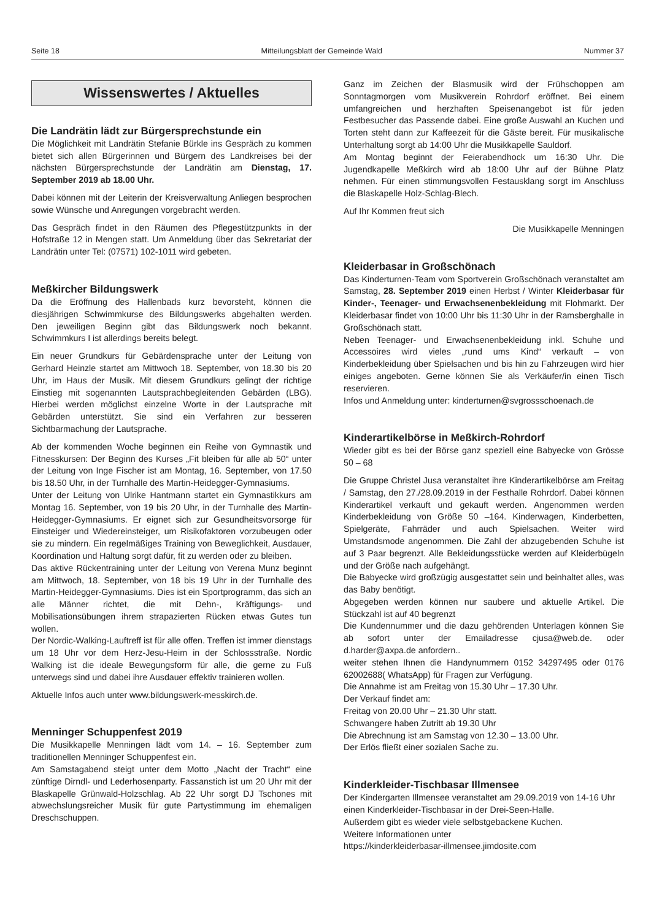Seite 18 Mitteilungsblatt der Gemeinde Wald Nummer 37
Wissenswertes / Aktuelles
Die Landrätin lädt zur Bürgersprechstunde ein
Die Möglichkeit mit Landrätin Stefanie Bürkle ins Gespräch zu kommen bietet sich allen Bürgerinnen und Bürgern des Landkreises bei der nächsten Bürgersprechstunde der Landrätin am Dienstag, 17. September 2019 ab 18.00 Uhr.
Dabei können mit der Leiterin der Kreisverwaltung Anliegen besprochen sowie Wünsche und Anregungen vorgebracht werden.
Das Gespräch findet in den Räumen des Pflegestützpunkts in der Hofstraße 12 in Mengen statt. Um Anmeldung über das Sekretariat der Landrätin unter Tel: (07571) 102-1011 wird gebeten.
Meßkircher Bildungswerk
Da die Eröffnung des Hallenbads kurz bevorsteht, können die diesjährigen Schwimmkurse des Bildungswerks abgehalten werden. Den jeweiligen Beginn gibt das Bildungswerk noch bekannt. Schwimmkurs I ist allerdings bereits belegt.
Ein neuer Grundkurs für Gebärdensprache unter der Leitung von Gerhard Heinzle startet am Mittwoch 18. September, von 18.30 bis 20 Uhr, im Haus der Musik. Mit diesem Grundkurs gelingt der richtige Einstieg mit sogenannten Lautsprachbegleitenden Gebärden (LBG). Hierbei werden möglichst einzelne Worte in der Lautsprache mit Gebärden unterstützt. Sie sind ein Verfahren zur besseren Sichtbarmachung der Lautsprache.
Ab der kommenden Woche beginnen ein Reihe von Gymnastik und Fitnesskursen: Der Beginn des Kurses „Fit bleiben für alle ab 50“ unter der Leitung von Inge Fischer ist am Montag, 16. September, von 17.50 bis 18.50 Uhr, in der Turnhalle des Martin-Heidegger-Gymnasiums.
Unter der Leitung von Ulrike Hantmann startet ein Gymnastikkurs am Montag 16. September, von 19 bis 20 Uhr, in der Turnhalle des Martin-Heidegger-Gymnasiums. Er eignet sich zur Gesundheitsvorsorge für Einsteiger und Wiedereinsteiger, um Risikofaktoren vorzubeugen oder sie zu mindern. Ein regelmäßiges Training von Beweglichkeit, Ausdauer, Koordination und Haltung sorgt dafür, fit zu werden oder zu bleiben.
Das aktive Rückentraining unter der Leitung von Verena Munz beginnt am Mittwoch, 18. September, von 18 bis 19 Uhr in der Turnhalle des Martin-Heidegger-Gymnasiums. Dies ist ein Sportprogramm, das sich an alle Männer richtet, die mit Dehn-, Kräftigungs- und Mobilisationsübungen ihrem strapazierten Rücken etwas Gutes tun wollen.
Der Nordic-Walking-Lauftreff ist für alle offen. Treffen ist immer dienstags um 18 Uhr vor dem Herz-Jesu-Heim in der Schlossstraße. Nordic Walking ist die ideale Bewegungsform für alle, die gerne zu Fuß unterwegs sind und dabei ihre Ausdauer effektiv trainieren wollen.
Aktuelle Infos auch unter www.bildungswerk-messkirch.de.
Menninger Schuppenfest 2019
Die Musikkapelle Menningen lädt vom 14. – 16. September zum traditionellen Menninger Schuppenfest ein.
Am Samstagabend steigt unter dem Motto „Nacht der Tracht“ eine zünftige Dirndl- und Lederhosenparty. Fassanstich ist um 20 Uhr mit der Blaskapelle Grünwald-Holzschlag. Ab 22 Uhr sorgt DJ Tschones mit abwechslungsreicher Musik für gute Partystimmung im ehemaligen Dreschschuppen.
Ganz im Zeichen der Blasmusik wird der Frühschoppen am Sonntagmorgen vom Musikverein Rohrdorf eröffnet. Bei einem umfangreichen und herzhaften Speisenangebot ist für jeden Festbesucher das Passende dabei. Eine große Auswahl an Kuchen und Torten steht dann zur Kaffeezeit für die Gäste bereit. Für musikalische Unterhaltung sorgt ab 14:00 Uhr die Musikkapelle Sauldorf.
Am Montag beginnt der Feierabendhock um 16:30 Uhr. Die Jugendkapelle Meßkirch wird ab 18:00 Uhr auf der Bühne Platz nehmen. Für einen stimmungsvollen Festausklang sorgt im Anschluss die Blaskapelle Holz-Schlag-Blech.
Auf Ihr Kommen freut sich
Die Musikkapelle Menningen
Kleiderbasar in Großschönach
Das Kinderturnen-Team vom Sportverein Großschönach veranstaltet am Samstag, 28. September 2019 einen Herbst / Winter Kleiderbasar für Kinder-, Teenager- und Erwachsenenbekleidung mit Flohmarkt. Der Kleiderbasar findet von 10:00 Uhr bis 11:30 Uhr in der Ramsberghalle in Großschönach statt.
Neben Teenager- und Erwachsenenbekleidung inkl. Schuhe und Accessoires wird vieles „rund ums Kind“ verkauft – von Kinderbekleidung über Spielsachen und bis hin zu Fahrzeugen wird hier einiges angeboten. Gerne können Sie als Verkäufer/in einen Tisch reservieren.
Infos und Anmeldung unter: kinderturnen@svgrossschoenach.de
Kinderartikelbörse in Meßkirch-Rohrdorf
Wieder gibt es bei der Börse ganz speziell eine Babyecke von Grösse 50 – 68
Die Gruppe Christel Jusa veranstaltet ihre Kinderartikelbörse am Freitag / Samstag, den 27./28.09.2019 in der Festhalle Rohrdorf. Dabei können Kinderartikel verkauft und gekauft werden. Angenommen werden Kinderbekleidung von Größe 50 –164. Kinderwagen, Kinderbetten, Spielgeräte, Fahrräder und auch Spielsachen. Weiter wird Umstandsmode angenommen. Die Zahl der abzugebenden Schuhe ist auf 3 Paar begrenzt. Alle Bekleidungsstücke werden auf Kleiderbügeln und der Größe nach aufgehängt.
Die Babyecke wird großzügig ausgestattet sein und beinhaltet alles, was das Baby benötigt.
Abgegeben werden können nur saubere und aktuelle Artikel. Die Stückzahl ist auf 40 begrenzt
Die Kundennummer und die dazu gehörenden Unterlagen können Sie ab sofort unter der Emailadresse cjusa@web.de. oder d.harder@axpa.de anfordern..
weiter stehen Ihnen die Handynummern 0152 34297495 oder 0176 62002688( WhatsApp) für Fragen zur Verfügung.
Die Annahme ist am Freitag von 15.30 Uhr – 17.30 Uhr.
Der Verkauf findet am:
Freitag von 20.00 Uhr – 21.30 Uhr statt.
Schwangere haben Zutritt ab 19.30 Uhr
Die Abrechnung ist am Samstag von 12.30 – 13.00 Uhr.
Der Erlös fließt einer sozialen Sache zu.
Kinderkleider-Tischbasar Illmensee
Der Kindergarten Illmensee veranstaltet am 29.09.2019 von 14-16 Uhr einen Kinderkleider-Tischbasar in der Drei-Seen-Halle.
Außerdem gibt es wieder viele selbstgebackene Kuchen.
Weitere Informationen unter
https://kinderkleiderbasar-illmensee.jimdosite.com